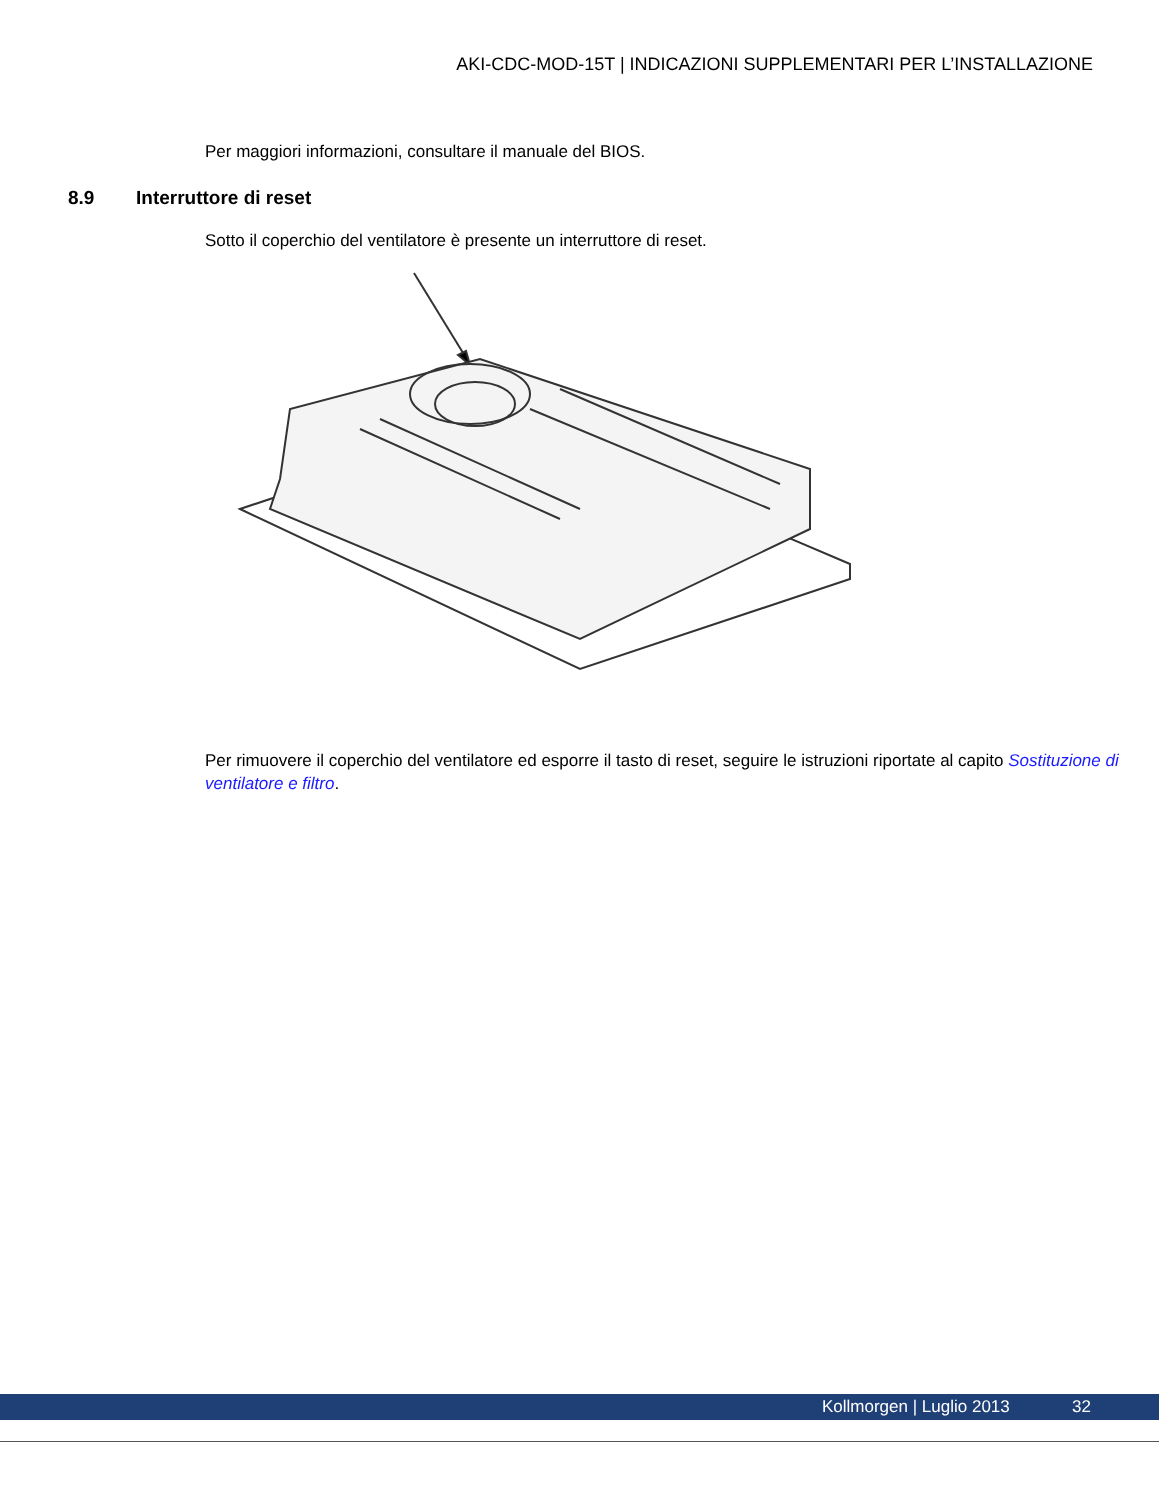AKI-CDC-MOD-15T | INDICAZIONI SUPPLEMENTARI PER L’INSTALLAZIONE
Per maggiori informazioni, consultare il manuale del BIOS.
8.9 Interruttore di reset
Sotto il coperchio del ventilatore è presente un interruttore di reset.
Per rimuovere il coperchio del ventilatore ed esporre il tasto di reset, seguire le istruzioni riportate al capito Sostituzione di ventilatore e filtro.
Kollmorgen | Luglio 2013 32